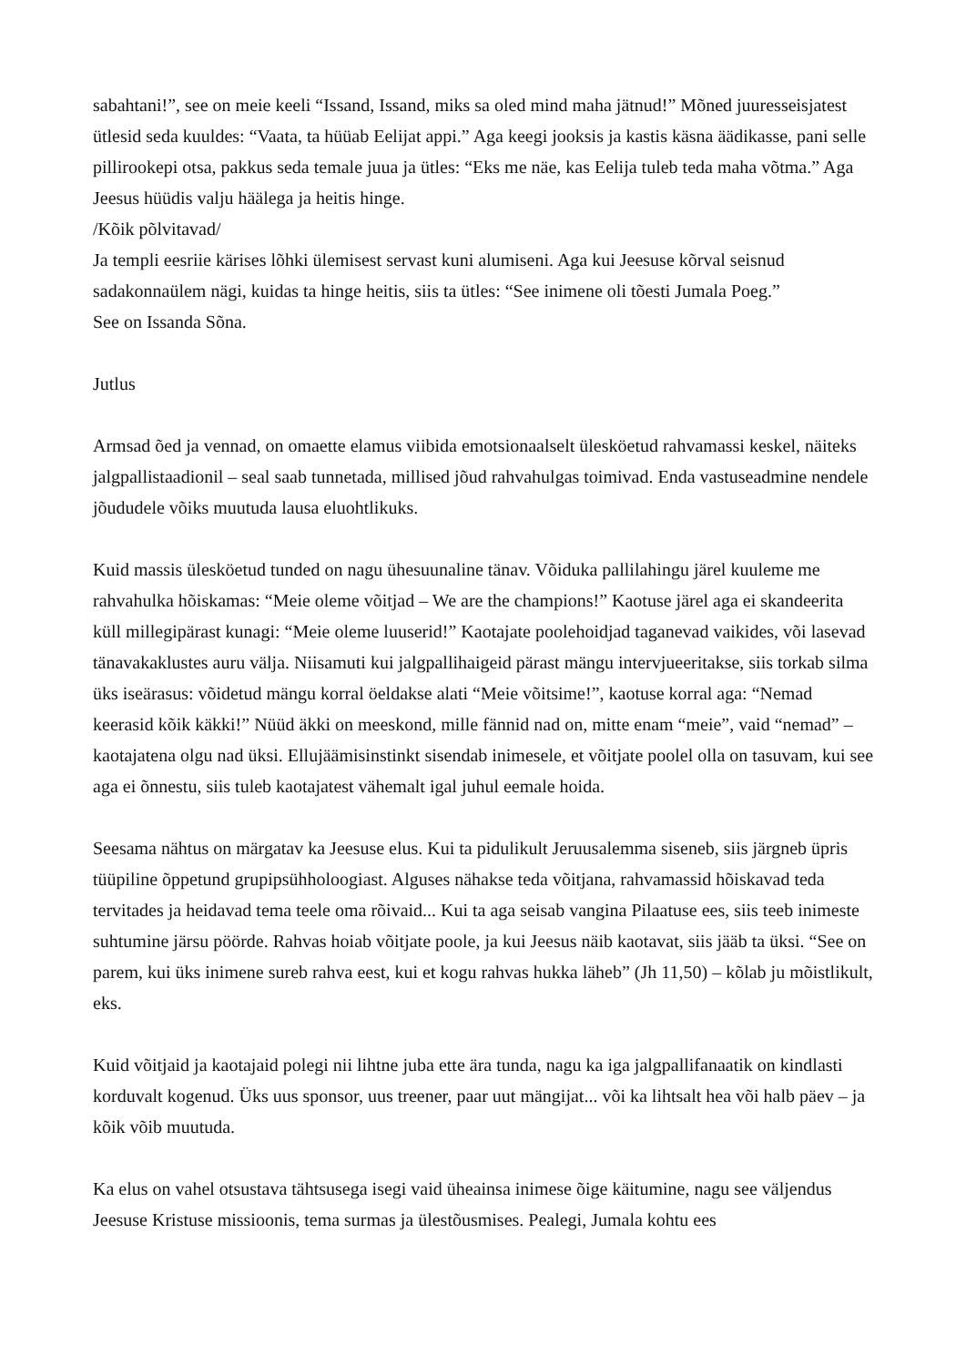sabahtani!”, see on meie keeli “Issand, Issand, miks sa oled mind maha jätnud!” Mõned juuresseisjatest ütlesid seda kuuldes: “Vaata, ta hüüab Eelijat appi.” Aga keegi jooksis ja kastis käsna äädikasse, pani selle pillirookepi otsa, pakkus seda temale juua ja ütles: “Eks me näe, kas Eelija tuleb teda maha võtma.” Aga Jeesus hüüdis valju häälega ja heitis hinge.
/Kõik põlvitavad/
Ja templi eesriie kärises lõhki ülemisest servast kuni alumiseni. Aga kui Jeesuse kõrval seisnud sadakonnaülem nägi, kuidas ta hinge heitis, siis ta ütles: “See inimene oli tõesti Jumala Poeg.”
See on Issanda Sõna.
Jutlus
Armsad õed ja vennad, on omaette elamus viibida emotsionaalselt ülesköetud rahvamassi keskel, näiteks jalgpallistaadionil – seal saab tunnetada, millised jõud rahvahulgas toimivad. Enda vastuseadmine nendele jõududele võiks muutuda lausa eluohtlikuks.
Kuid massis ülesköetud tunded on nagu ühesuunaline tänav. Võiduka pallilahingu järel kuuleme me rahvahulka hõiskamas: “Meie oleme võitjad – We are the champions!” Kaotuse järel aga ei skandeerita küll millegipärast kunagi: “Meie oleme luuserid!” Kaotajate poolehoidjad taganevad vaikides, või lasevad tänavakaklustes auru välja. Niisamuti kui jalgpallihaigeid pärast mängu intervjueeritakse, siis torkab silma üks iseärasus: võidetud mängu korral öeldakse alati “Meie võitsime!”, kaotuse korral aga: “Nemad keerasid kõik käkki!” Nüüd äkki on meeskond, mille fännid nad on, mitte enam “meie”, vaid “nemad” – kaotajatena olgu nad üksi. Ellujäämisinstinkt sisendab inimesele, et võitjate poolel olla on tasuvam, kui see aga ei õnnestu, siis tuleb kaotajatest vähemalt igal juhul eemale hoida.
Seesama nähtus on märgatav ka Jeesuse elus. Kui ta pidulikult Jeruusalemma siseneb, siis järgneb üpris tüüpiline õppetund grupipsühholoogiast. Alguses nähakse teda võitjana, rahvamassid hõiskavad teda tervitades ja heidavad tema teele oma rõivaid... Kui ta aga seisab vangina Pilaatuse ees, siis teeb inimeste suhtumine järsu pöörde. Rahvas hoiab võitjate poole, ja kui Jeesus näib kaotavat, siis jääb ta üksi. “See on parem, kui üks inimene sureb rahva eest, kui et kogu rahvas hukka läheb” (Jh 11,50) – kõlab ju mõistlikult, eks.
Kuid võitjaid ja kaotajaid polegi nii lihtne juba ette ära tunda, nagu ka iga jalgpallifanaatik on kindlasti korduvalt kogenud. Üks uus sponsor, uus treener, paar uut mängijat... või ka lihtsalt hea või halb päev – ja kõik võib muutuda.
Ka elus on vahel otsustava tähtsusega isegi vaid üheainsa inimese õige käitumine, nagu see väljendus Jeesuse Kristuse missioonis, tema surmas ja ülestõusmises. Pealegi, Jumala kohtu ees